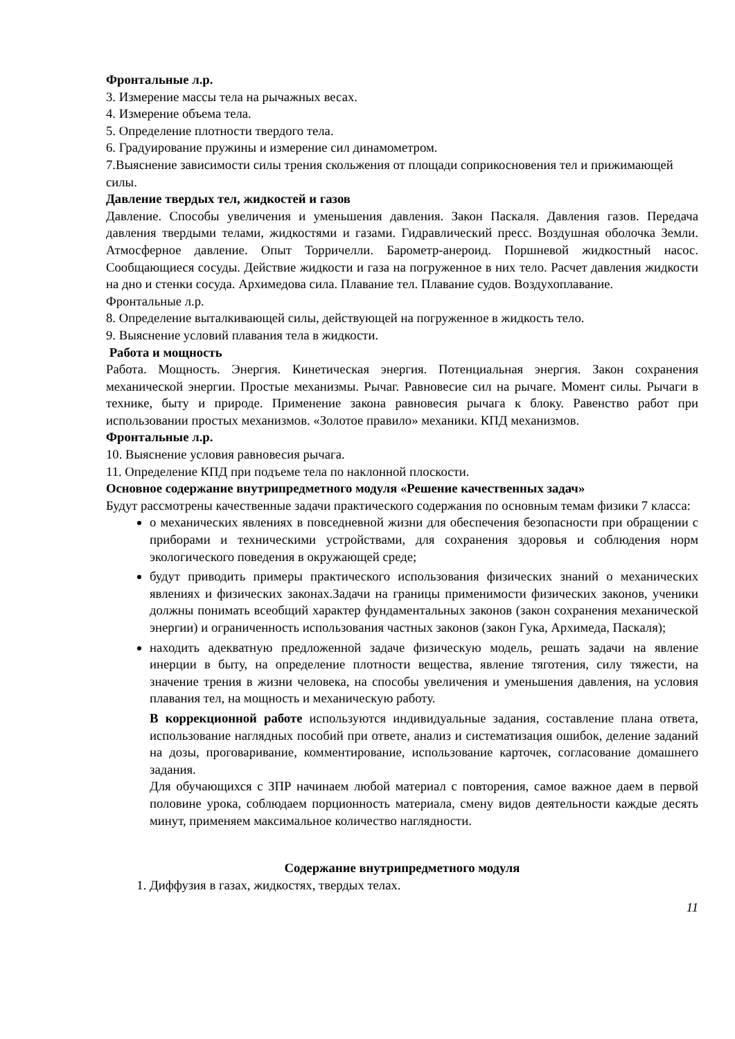Фронтальные л.р.
3. Измерение массы тела на рычажных весах.
4. Измерение объема тела.
5. Определение плотности твердого тела.
6. Градуирование пружины и измерение сил динамометром.
7.Выяснение зависимости силы трения скольжения от площади соприкосновения тел и прижимающей силы.
Давление твердых тел, жидкостей и газов
Давление. Способы увеличения и уменьшения давления. Закон Паскаля. Давления газов. Передача давления твердыми телами, жидкостями и газами. Гидравлический пресс. Воздушная оболочка Земли. Атмосферное давление. Опыт Торричелли. Барометр-анероид. Поршневой жидкостный насос. Сообщающиеся сосуды. Действие жидкости и газа на погруженное в них тело. Расчет давления жидкости на дно и стенки сосуда. Архимедова сила. Плавание тел. Плавание судов. Воздухоплавание.
Фронтальные л.р.
8. Определение выталкивающей силы, действующей на погруженное в жидкость тело.
9. Выяснение условий плавания тела в жидкости.
Работа и мощность
Работа. Мощность. Энергия. Кинетическая энергия. Потенциальная энергия. Закон сохранения механической энергии. Простые механизмы. Рычаг. Равновесие сил на рычаге. Момент силы. Рычаги в технике, быту и природе. Применение закона равновесия рычага к блоку. Равенство работ при использовании простых механизмов. «Золотое правило» механики. КПД механизмов.
Фронтальные л.р.
10. Выяснение условия равновесия рычага.
11. Определение КПД при подъеме тела по наклонной плоскости.
Основное содержание внутрипредметного модуля «Решение качественных задач»
Будут рассмотрены качественные задачи практического содержания по основным темам физики 7 класса:
о механических явлениях в повседневной жизни для обеспечения безопасности при обращении с приборами и техническими устройствами, для сохранения здоровья и соблюдения норм экологического поведения в окружающей среде;
будут приводить примеры практического использования физических знаний о механических явлениях и физических законах.Задачи на границы применимости физических законов, ученики должны понимать всеобщий характер фундаментальных законов (закон сохранения механической энергии) и ограниченность использования частных законов (закон Гука, Архимеда, Паскаля);
находить адекватную предложенной задаче физическую модель, решать задачи на явление инерции в быту, на определение плотности вещества, явление тяготения, силу тяжести, на значение трения в жизни человека, на способы увеличения и уменьшения давления, на условия плавания тел, на мощность и механическую работу.
В коррекционной работе используются индивидуальные задания, составление плана ответа, использование наглядных пособий при ответе, анализ и систематизация ошибок, деление заданий на дозы, проговаривание, комментирование, использование карточек, согласование домашнего задания.
Для обучающихся с ЗПР начинаем любой материал с повторения, самое важное даем в первой половине урока, соблюдаем порционность материала, смену видов деятельности каждые десять минут, применяем максимальное количество наглядности.
Содержание внутрипредметного модуля
1. Диффузия в газах, жидкостях, твердых телах.
11